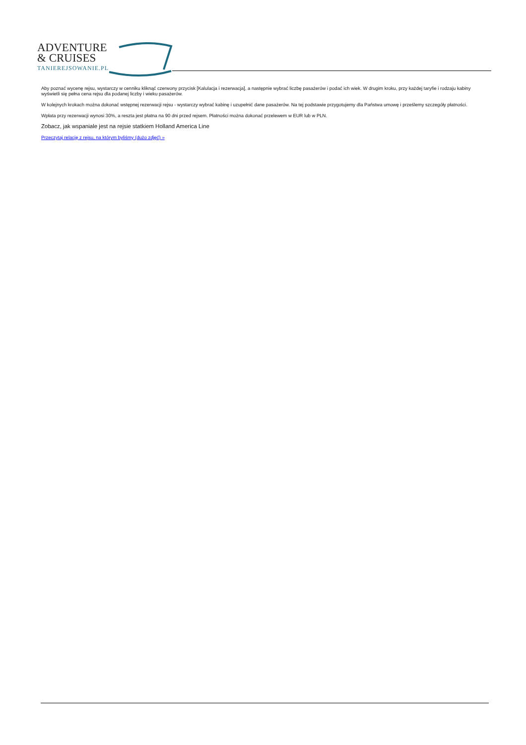ADVENTURE
& CRUISES
TANIEREJSOWANIE.PL
Aby poznać wycenę rejsu, wystarczy w cenniku kliknąć czerwony przycisk [Kalulacja i rezerwacja], a następnie wybrać liczbę pasażerów i podać ich wiek. W drugim kroku, przy każdej taryfie i rodzaju kabiny wyświetli się pełna cena rejsu dla podanej liczby i wieku pasażerów.
W kolejnych krokach można dokonać wstępnej rezerwacji rejsu - wystarczy wybrać kabinę i uzupełnić dane pasażerów. Na tej podstawie przygotujemy dla Państwa umowę i prześlemy szczegóły płatności.
Wpłata przy rezerwacji wynosi 30%, a reszta jest płatna na 90 dni przed rejsem. Płatności można dokonać przelewem w EUR lub w PLN.
Zobacz, jak wspaniale jest na rejsie statkiem Holland America Line
Przeczytaj relację z rejsu, na którym byliśmy (dużo zdjęć) »